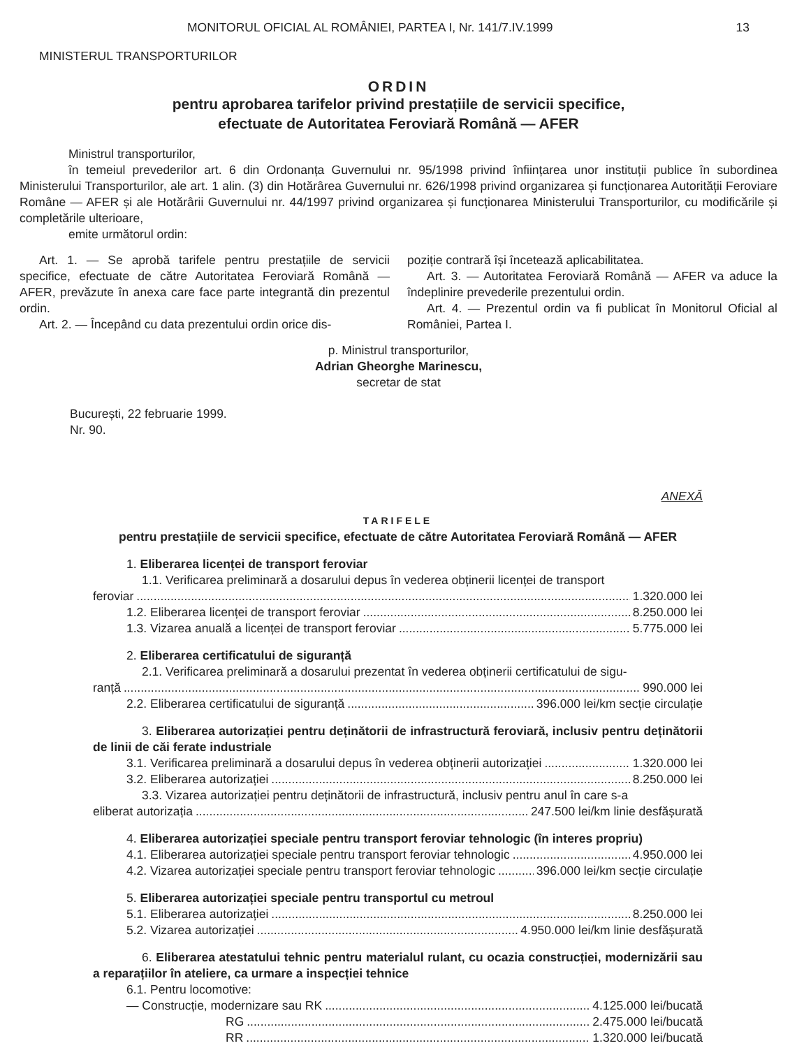MONITORUL OFICIAL AL ROMÂNIEI, PARTEA I, Nr. 141/7.IV.1999 13
MINISTERUL TRANSPORTURILOR
ORDIN
pentru aprobarea tarifelor privind prestațiile de servicii specifice,
efectuate de Autoritatea Feroviară Română — AFER
Ministrul transporturilor,
în temeiul prevederilor art. 6 din Ordonanța Guvernului nr. 95/1998 privind înființarea unor instituții publice în subordinea Ministerului Transporturilor, ale art. 1 alin. (3) din Hotărârea Guvernului nr. 626/1998 privind organizarea și funcționarea Autorității Feroviare Române — AFER și ale Hotărârii Guvernului nr. 44/1997 privind organizarea și funcționarea Ministerului Transporturilor, cu modificările și completările ulterioare,
emite următorul ordin:
Art. 1. — Se aprobă tarifele pentru prestațiile de servicii specifice, efectuate de către Autoritatea Feroviară Română — AFER, prevăzute în anexa care face parte integrantă din prezentul ordin.
Art. 2. — Începând cu data prezentului ordin orice dis-
poziție contrară își încetează aplicabilitatea.
Art. 3. — Autoritatea Feroviară Română — AFER va aduce la îndeplinire prevederile prezentului ordin.
Art. 4. — Prezentul ordin va fi publicat în Monitorul Oficial al României, Partea I.
p. Ministrul transporturilor,
Adrian Gheorghe Marinescu,
secretar de stat
București, 22 februarie 1999.
Nr. 90.
ANEXĂ
TARIFELE
pentru prestațiile de servicii specifice, efectuate de către Autoritatea Feroviară Română — AFER
1. Eliberarea licenței de transport feroviar
1.1. Verificarea preliminară a dosarului depus în vederea obținerii licenței de transport
feroviar 1.320.000 lei
1.2. Eliberarea licenței de transport feroviar 8.250.000 lei
1.3. Vizarea anuală a licenței de transport feroviar 5.775.000 lei
2. Eliberarea certificatului de siguranță
2.1. Verificarea preliminară a dosarului prezentat în vederea obținerii certificatului de sigu-
ranță 990.000 lei
2.2. Eliberarea certificatului de siguranță 396.000 lei/km secție circulație
3. Eliberarea autorizației pentru deținătorii de infrastructură feroviară, inclusiv pentru deținătorii de linii de căi ferate industriale
3.1. Verificarea preliminară a dosarului depus în vederea obținerii autorizației 1.320.000 lei
3.2. Eliberarea autorizației 8.250.000 lei
3.3. Vizarea autorizației pentru deținătorii de infrastructură, inclusiv pentru anul în care s-a
eliberat autorizația 247.500 lei/km linie desfășurată
4. Eliberarea autorizației speciale pentru transport feroviar tehnologic (în interes propriu)
4.1. Eliberarea autorizației speciale pentru transport feroviar tehnologic 4.950.000 lei
4.2. Vizarea autorizației speciale pentru transport feroviar tehnologic 396.000 lei/km secție circulație
5. Eliberarea autorizației speciale pentru transportul cu metroul
5.1. Eliberarea autorizației 8.250.000 lei
5.2. Vizarea autorizației 4.950.000 lei/km linie desfășurată
6. Eliberarea atestatului tehnic pentru materialul rulant, cu ocazia construcției, modernizării sau a reparațiilor în ateliere, ca urmare a inspecției tehnice
6.1. Pentru locomotive:
— Construcție, modernizare sau RK 4.125.000 lei/bucată
RG 2.475.000 lei/bucată
RR 1.320.000 lei/bucată